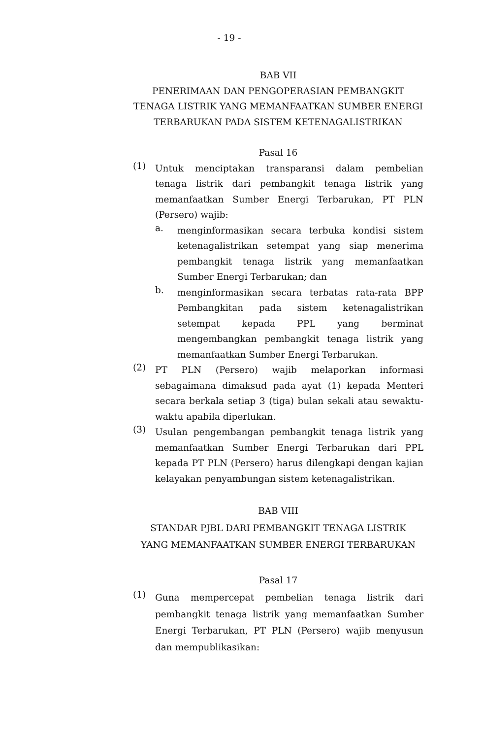- 19 -
BAB VII
PENERIMAAN DAN PENGOPERASIAN PEMBANGKIT
TENAGA LISTRIK YANG MEMANFAATKAN SUMBER ENERGI
TERBARUKAN PADA SISTEM KETENAGALISTRIKAN
Pasal 16
(1)
Untuk menciptakan transparansi dalam pembelian tenaga listrik dari pembangkit tenaga listrik yang memanfaatkan Sumber Energi Terbarukan, PT PLN (Persero) wajib:
a.
menginformasikan secara terbuka kondisi sistem ketenagalistrikan setempat yang siap menerima pembangkit tenaga listrik yang memanfaatkan Sumber Energi Terbarukan; dan
b.
menginformasikan secara terbatas rata-rata BPP Pembangkitan pada sistem ketenagalistrikan setempat kepada PPL yang berminat mengembangkan pembangkit tenaga listrik yang memanfaatkan Sumber Energi Terbarukan.
(2)
PT PLN (Persero) wajib melaporkan informasi sebagaimana dimaksud pada ayat (1) kepada Menteri secara berkala setiap 3 (tiga) bulan sekali atau sewaktu-waktu apabila diperlukan.
(3)
Usulan pengembangan pembangkit tenaga listrik yang memanfaatkan Sumber Energi Terbarukan dari PPL kepada PT PLN (Persero) harus dilengkapi dengan kajian kelayakan penyambungan sistem ketenagalistrikan.
BAB VIII
STANDAR PJBL DARI PEMBANGKIT TENAGA LISTRIK
YANG MEMANFAATKAN SUMBER ENERGI TERBARUKAN
Pasal 17
(1)
Guna mempercepat pembelian tenaga listrik dari pembangkit tenaga listrik yang memanfaatkan Sumber Energi Terbarukan, PT PLN (Persero) wajib menyusun dan mempublikasikan: